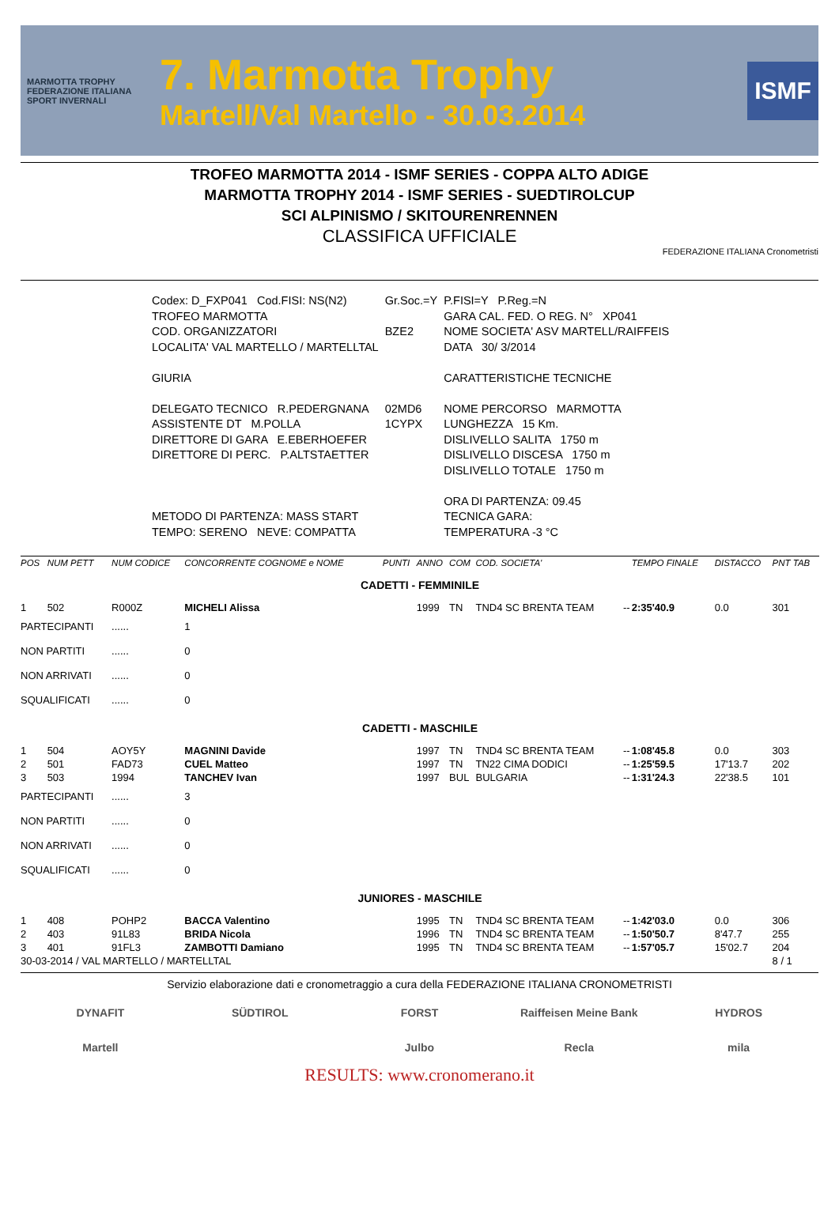MARMOTTA TROPHY
FEDERAZIONE ITALIANA SPORT INVERNALI
7. Marmotta Trophy
Martell/Val Martello - 30.03.2014
ISMF
TROFEO MARMOTTA 2014 - ISMF SERIES - COPPA ALTO ADIGE
MARMOTTA TROPHY 2014 - ISMF SERIES - SUEDTIROLCUP
SCI ALPINISMO / SKITOURENRENNEN
CLASSIFICA UFFICIALE
FEDERAZIONE ITALIANA Cronometristi
| Codex: D_FXP041 Cod.FISI: NS(N2) | Gr.Soc.=Y | P.FISI=Y P.Reg.=N |
| TROFEO MARMOTTA | | GARA CAL. FED. O REG. N° XP041 |
| COD. ORGANIZZATORI | BZE2 | NOME SOCIETA' ASV MARTELL/RAIFFEIS |
| LOCALITA' VAL MARTELLO / MARTELLTAL | | DATA 30/ 3/2014 |
| GIURIA | | CARATTERISTICHE TECNICHE |
| DELEGATO TECNICO R.PEDERGNANA | 02MD6 | NOME PERCORSO MARMOTTA |
| ASSISTENTE DT M.POLLA | 1CYPX | LUNGHEZZA 15 Km. |
| DIRETTORE DI GARA E.EBERHOEFER | | DISLIVELLO SALITA 1750 m |
| DIRETTORE DI PERC. P.ALTSTAETTER | | DISLIVELLO DISCESA 1750 m |
| | | DISLIVELLO TOTALE 1750 m |
| | | ORA DI PARTENZA: 09.45 |
| METODO DI PARTENZA: MASS START | | TECNICA GARA: |
| TEMPO: SERENO NEVE: COMPATTA | | TEMPERATURA -3 °C |
| POS | NUM PETT | NUM CODICE | CONCORRENTE COGNOME e NOME | PUNTI | ANNO | COM | COD. SOCIETA' | | TEMPO FINALE | DISTACCO | PNT TAB |
| --- | --- | --- | --- | --- | --- | --- | --- | --- | --- | --- | --- |
| CADETTI - FEMMINILE | | | | | | | | | | | |
| 1 | 502 | R000Z | MICHELI Alissa | | 1999 | TN | TND4 SC BRENTA TEAM | -- | 2:35'40.9 | 0.0 | 301 |
| PARTECIPANTI | | ...... | 1 | | | | | | | | |
| NON PARTITI | | ...... | 0 | | | | | | | | |
| NON ARRIVATI | | ...... | 0 | | | | | | | | |
| SQUALIFICATI | | ...... | 0 | | | | | | | | |
| CADETTI - MASCHILE | | | | | | | | | | | |
| 1 | 504 | AOY5Y | MAGNINI Davide | | 1997 | TN | TND4 SC BRENTA TEAM | -- | 1:08'45.8 | 0.0 | 303 |
| 2 | 501 | FAD73 | CUEL Matteo | | 1997 | TN | TN22 CIMA DODICI | -- | 1:25'59.5 | 17'13.7 | 202 |
| 3 | 503 | 1994 | TANCHEV Ivan | | 1997 | BUL | BULGARIA | -- | 1:31'24.3 | 22'38.5 | 101 |
| PARTECIPANTI | | ...... | 3 | | | | | | | | |
| NON PARTITI | | ...... | 0 | | | | | | | | |
| NON ARRIVATI | | ...... | 0 | | | | | | | | |
| SQUALIFICATI | | ...... | 0 | | | | | | | | |
| JUNIORES - MASCHILE | | | | | | | | | | | |
| 1 | 408 | POHP2 | BACCA Valentino | | 1995 | TN | TND4 SC BRENTA TEAM | -- | 1:42'03.0 | 0.0 | 306 |
| 2 | 403 | 91L83 | BRIDA Nicola | | 1996 | TN | TND4 SC BRENTA TEAM | -- | 1:50'50.7 | 8'47.7 | 255 |
| 3 | 401 | 91FL3 | ZAMBOTTI Damiano | | 1995 | TN | TND4 SC BRENTA TEAM | -- | 1:57'05.7 | 15'02.7 | 204 |
| 30-03-2014 / VAL MARTELLO / MARTELLTAL | | | | | | | | | | | 8 / 1 |
Servizio elaborazione dati e cronometraggio a cura della FEDERAZIONE ITALIANA CRONOMETRISTI
DYNAFIT
SÜDTIROL
FORST
Raiffeisen Meine Bank
HYDROS
Martell
Julbo
Recla
mila
RESULTS: www.cronomerano.it